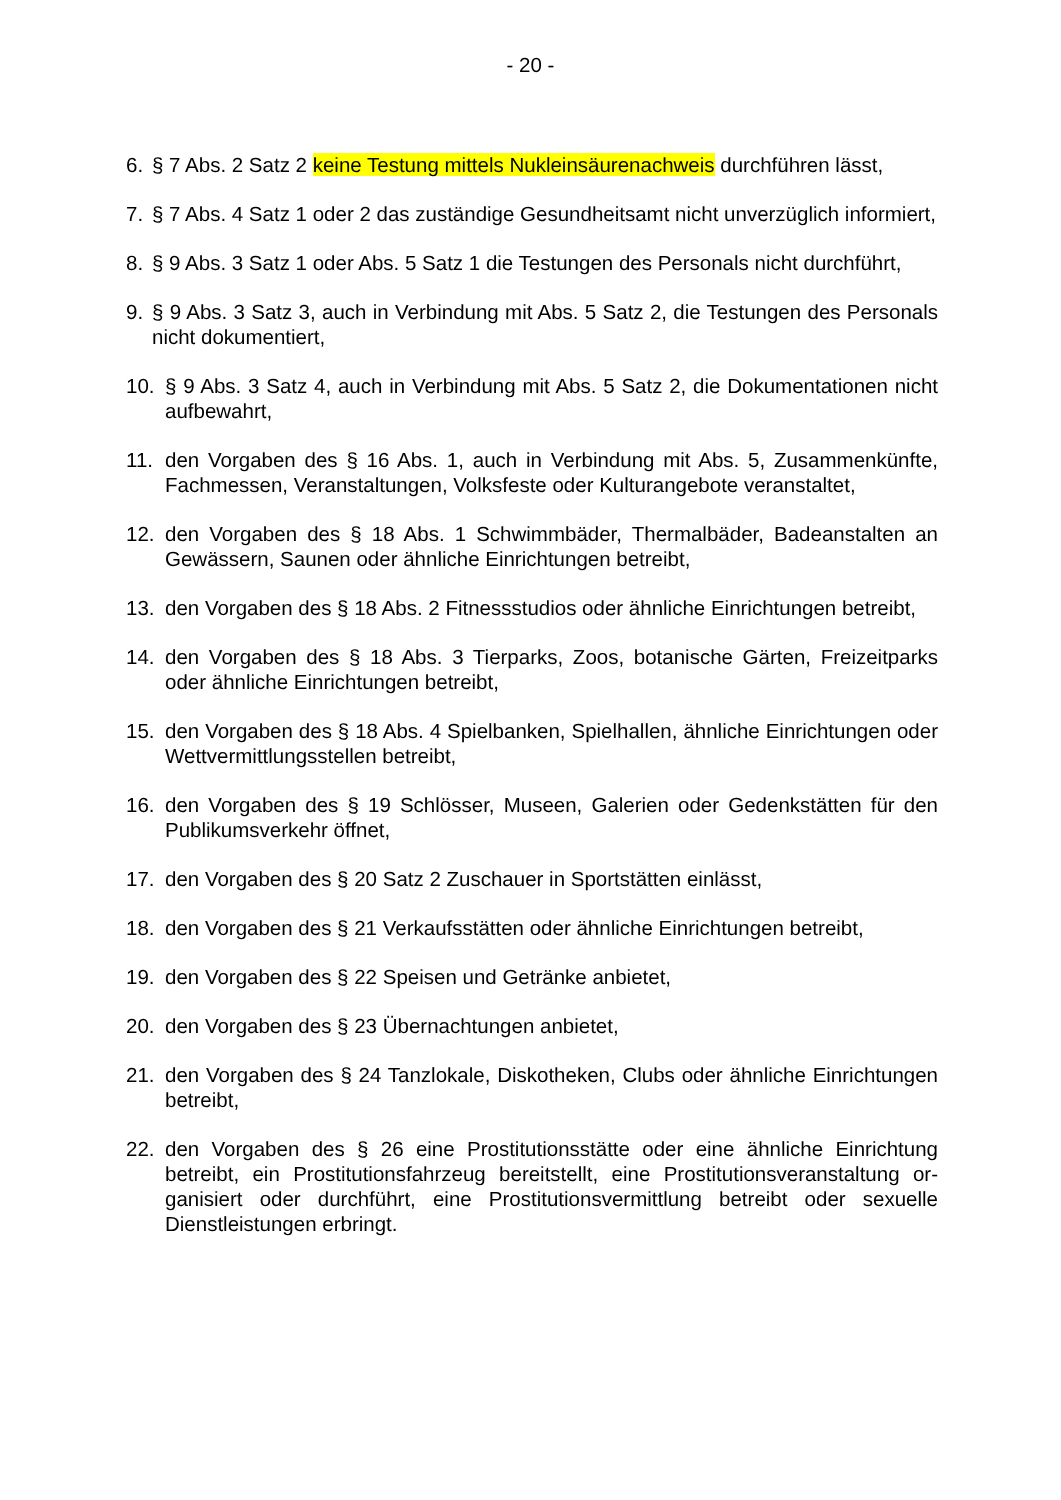- 20 -
6. § 7 Abs. 2 Satz 2 keine Testung mittels Nukleinsäurenachweis durchführen lässt,
7. § 7 Abs. 4 Satz 1 oder 2 das zuständige Gesundheitsamt nicht unverzüglich in­formiert,
8. § 9 Abs. 3 Satz 1 oder Abs. 5 Satz 1 die Testungen des Personals nicht durch­führt,
9. § 9 Abs. 3 Satz 3, auch in Verbindung mit Abs. 5 Satz 2, die Testungen des Per­sonals nicht dokumentiert,
10. § 9 Abs. 3 Satz 4, auch in Verbindung mit Abs. 5 Satz 2, die Dokumentationen nicht aufbewahrt,
11. den Vorgaben des § 16 Abs. 1, auch in Verbindung mit Abs. 5, Zusammenkünfte, Fachmessen, Veranstaltungen, Volksfeste oder Kulturangebote veranstaltet,
12. den Vorgaben des § 18 Abs. 1 Schwimmbäder, Thermalbäder, Badeanstalten an Gewässern, Saunen oder ähnliche Einrichtungen betreibt,
13. den Vorgaben des § 18 Abs. 2 Fitnessstudios oder ähnliche Einrichtungen be­treibt,
14. den Vorgaben des § 18 Abs. 3 Tierparks, Zoos, botanische Gärten, Freizeitparks oder ähnliche Einrichtungen betreibt,
15. den Vorgaben des § 18 Abs. 4 Spielbanken, Spielhallen, ähnliche Einrichtungen oder Wettvermittlungsstellen betreibt,
16. den Vorgaben des § 19 Schlösser, Museen, Galerien oder Gedenkstätten für den Publikumsverkehr öffnet,
17. den Vorgaben des § 20 Satz 2 Zuschauer in Sportstätten einlässt,
18. den Vorgaben des § 21 Verkaufsstätten oder ähnliche Einrichtungen betreibt,
19. den Vorgaben des § 22 Speisen und Getränke anbietet,
20. den Vorgaben des § 23 Übernachtungen anbietet,
21. den Vorgaben des § 24 Tanzlokale, Diskotheken, Clubs oder ähnliche Einrich­tungen betreibt,
22. den Vorgaben des § 26 eine Prostitutionsstätte oder eine ähnliche Einrichtung betreibt, ein Prostitutionsfahrzeug bereitstellt, eine Prostitutionsveranstaltung or­ganisiert oder durchführt, eine Prostitutionsvermittlung betreibt oder sexuelle Dienstleistungen erbringt.